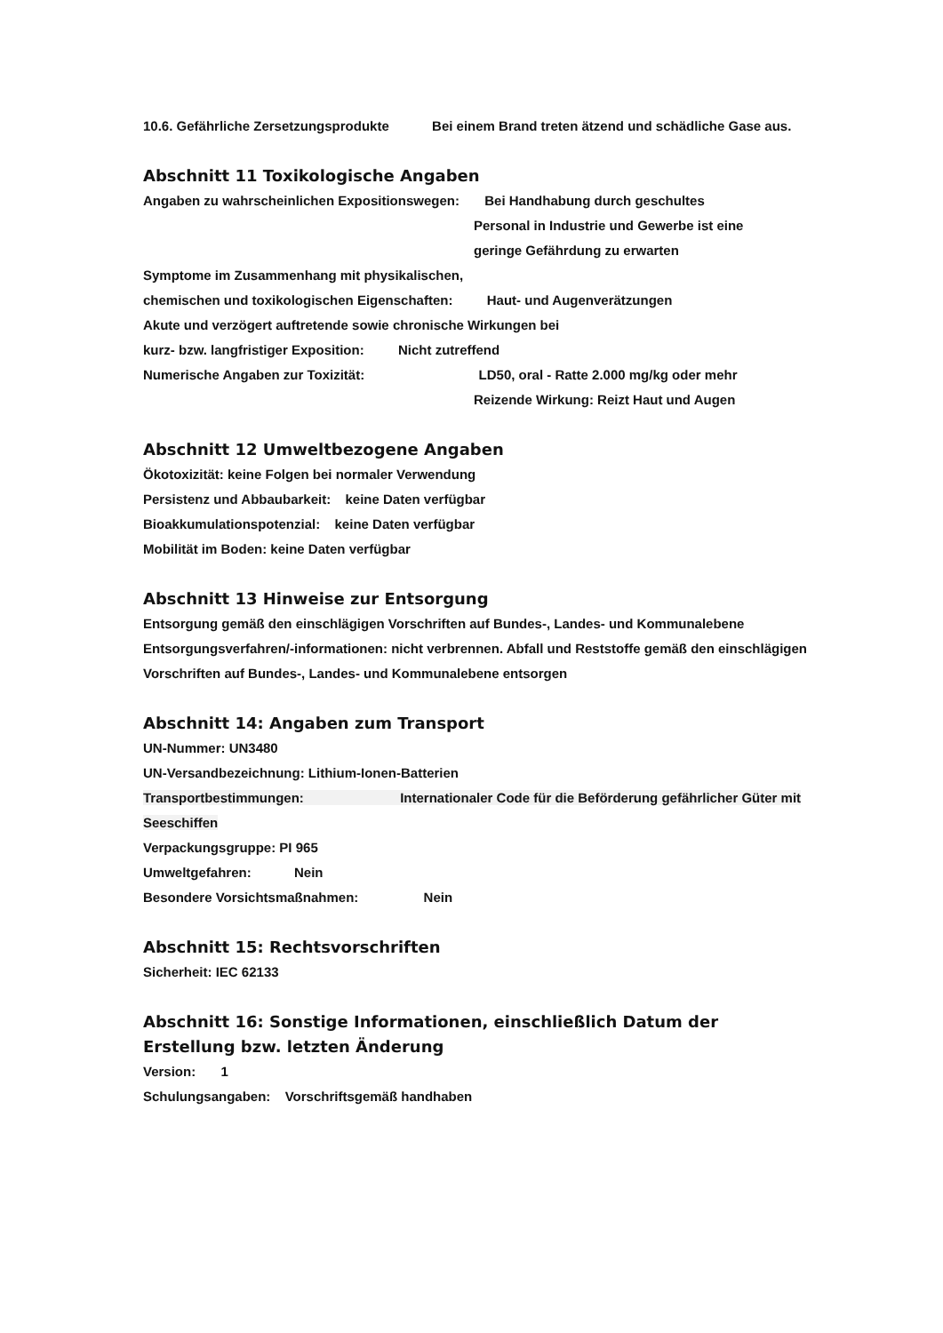10.6. Gefährliche Zersetzungsprodukte Bei einem Brand treten ätzend und schädliche Gase aus.
Abschnitt 11 Toxikologische Angaben
Angaben zu wahrscheinlichen Expositionswegen: Bei Handhabung durch geschultes
Personal in Industrie und Gewerbe ist eine
geringe Gefährdung zu erwarten
Symptome im Zusammenhang mit physikalischen,
chemischen und toxikologischen Eigenschaften: Haut- und Augenverätzungen
Akute und verzögert auftretende sowie chronische Wirkungen bei
kurz- bzw. langfristiger Exposition: Nicht zutreffend
Numerische Angaben zur Toxizität: LD50, oral - Ratte 2.000 mg/kg oder mehr
Reizende Wirkung: Reizt Haut und Augen
Abschnitt 12 Umweltbezogene Angaben
Ökotoxizität: keine Folgen bei normaler Verwendung
Persistenz und Abbaubarkeit: keine Daten verfügbar
Bioakkumulationspotenzial: keine Daten verfügbar
Mobilität im Boden: keine Daten verfügbar
Abschnitt 13 Hinweise zur Entsorgung
Entsorgung gemäß den einschlägigen Vorschriften auf Bundes-, Landes- und Kommunalebene
Entsorgungsverfahren/-informationen: nicht verbrennen. Abfall und Reststoffe gemäß den einschlägigen Vorschriften auf Bundes-, Landes- und Kommunalebene entsorgen
Abschnitt 14: Angaben zum Transport
UN-Nummer: UN3480
UN-Versandbezeichnung: Lithium-Ionen-Batterien
Transportbestimmungen: Internationaler Code für die Beförderung gefährlicher Güter mit Seeschiffen
Verpackungsgruppe: PI 965
Umweltgefahren: Nein
Besondere Vorsichtsmaßnahmen: Nein
Abschnitt 15: Rechtsvorschriften
Sicherheit: IEC 62133
Abschnitt 16: Sonstige Informationen, einschließlich Datum der Erstellung bzw. letzten Änderung
Version: 1
Schulungsangaben: Vorschriftsgemäß handhaben